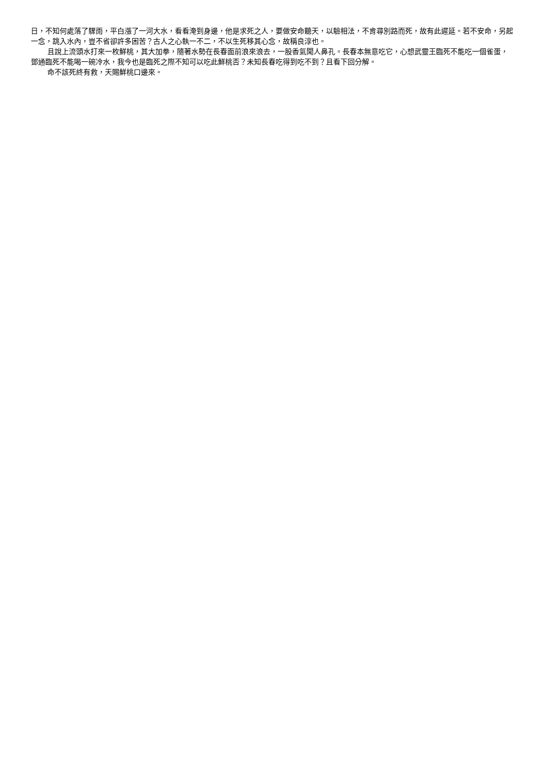日，不知何處落了驟雨，平白漲了一河大水，看看淹到身邊，他是求死之人，要做安命聽天，以驗相法，不肯尋別路而死，故有此遲延。若不安命，另起一念，跳入水內，豈不省卻許多困苦？古人之心執一不二，不以生死移其心念，故稱良淳也。
且說上流頭水打來一枚鮮桃，其大加拳，隨著水勢在長春面前浪來浪去，一股香氣聞人鼻孔。長春本無意吃它，心想武靈王臨死不能吃一個雀蛋，鄧通臨死不能喝一碗冷水，我今也是臨死之際不知可以吃此鮮桃否？未知長春吃得到吃不到？且看下回分解。
命不該死終有救，天賜鮮桃口邊來。